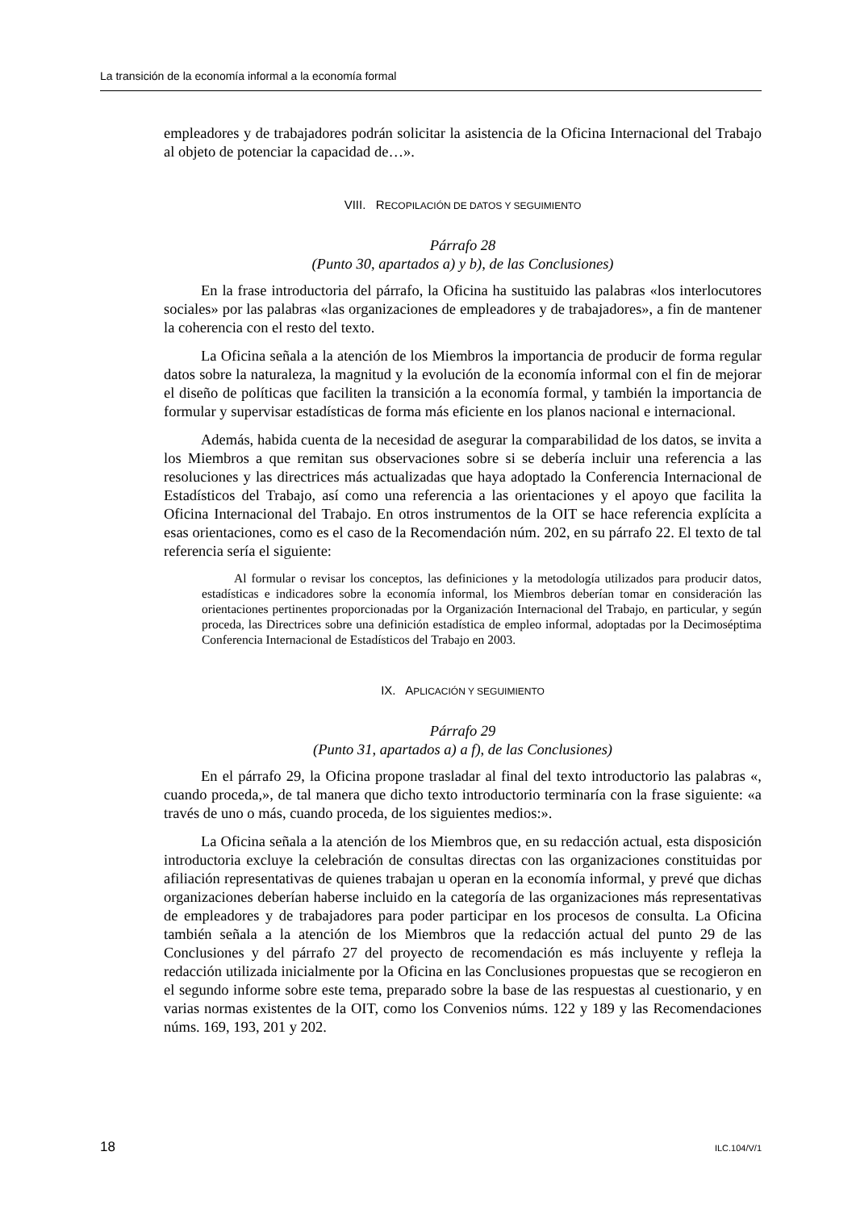La transición de la economía informal a la economía formal
empleadores y de trabajadores podrán solicitar la asistencia de la Oficina Internacional del Trabajo al objeto de potenciar la capacidad de…».
VIII. RECOPILACIÓN DE DATOS Y SEGUIMIENTO
Párrafo 28
(Punto 30, apartados a) y b), de las Conclusiones)
En la frase introductoria del párrafo, la Oficina ha sustituido las palabras «los interlocutores sociales» por las palabras «las organizaciones de empleadores y de trabajadores», a fin de mantener la coherencia con el resto del texto.
La Oficina señala a la atención de los Miembros la importancia de producir de forma regular datos sobre la naturaleza, la magnitud y la evolución de la economía informal con el fin de mejorar el diseño de políticas que faciliten la transición a la economía formal, y también la importancia de formular y supervisar estadísticas de forma más eficiente en los planos nacional e internacional.
Además, habida cuenta de la necesidad de asegurar la comparabilidad de los datos, se invita a los Miembros a que remitan sus observaciones sobre si se debería incluir una referencia a las resoluciones y las directrices más actualizadas que haya adoptado la Conferencia Internacional de Estadísticos del Trabajo, así como una referencia a las orientaciones y el apoyo que facilita la Oficina Internacional del Trabajo. En otros instrumentos de la OIT se hace referencia explícita a esas orientaciones, como es el caso de la Recomendación núm. 202, en su párrafo 22. El texto de tal referencia sería el siguiente:
Al formular o revisar los conceptos, las definiciones y la metodología utilizados para producir datos, estadísticas e indicadores sobre la economía informal, los Miembros deberían tomar en consideración las orientaciones pertinentes proporcionadas por la Organización Internacional del Trabajo, en particular, y según proceda, las Directrices sobre una definición estadística de empleo informal, adoptadas por la Decimoséptima Conferencia Internacional de Estadísticos del Trabajo en 2003.
IX. APLICACIÓN Y SEGUIMIENTO
Párrafo 29
(Punto 31, apartados a) a f), de las Conclusiones)
En el párrafo 29, la Oficina propone trasladar al final del texto introductorio las palabras «, cuando proceda,», de tal manera que dicho texto introductorio terminaría con la frase siguiente: «a través de uno o más, cuando proceda, de los siguientes medios:».
La Oficina señala a la atención de los Miembros que, en su redacción actual, esta disposición introductoria excluye la celebración de consultas directas con las organizaciones constituidas por afiliación representativas de quienes trabajan u operan en la economía informal, y prevé que dichas organizaciones deberían haberse incluido en la categoría de las organizaciones más representativas de empleadores y de trabajadores para poder participar en los procesos de consulta. La Oficina también señala a la atención de los Miembros que la redacción actual del punto 29 de las Conclusiones y del párrafo 27 del proyecto de recomendación es más incluyente y refleja la redacción utilizada inicialmente por la Oficina en las Conclusiones propuestas que se recogieron en el segundo informe sobre este tema, preparado sobre la base de las respuestas al cuestionario, y en varias normas existentes de la OIT, como los Convenios núms. 122 y 189 y las Recomendaciones núms. 169, 193, 201 y 202.
18 ILC.104/V/1